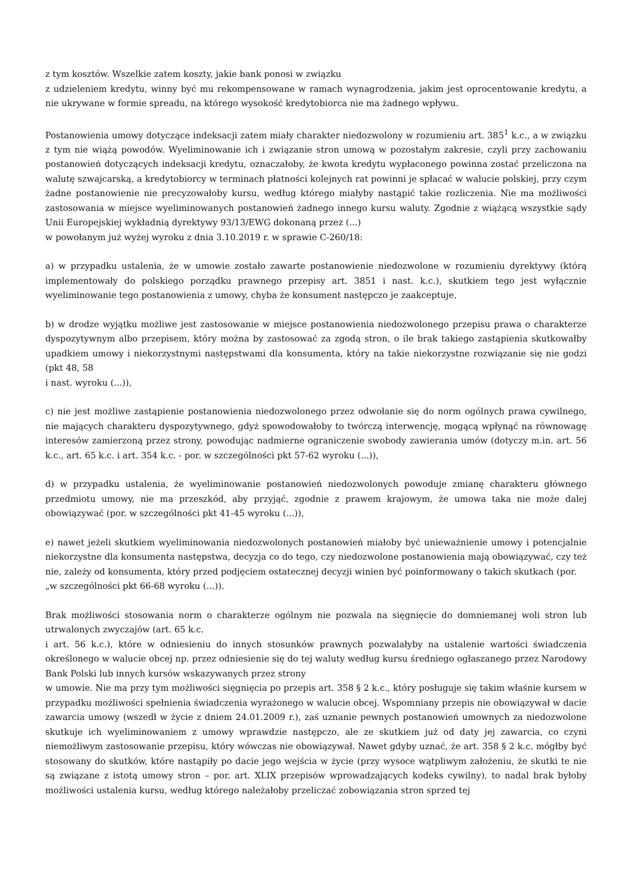z tym kosztów. Wszelkie zatem koszty, jakie bank ponosi w związku
z udzieleniem kredytu, winny być mu rekompensowane w ramach wynagrodzenia, jakim jest oprocentowanie kredytu, a nie ukrywane w formie spreadu, na którego wysokość kredytobiorca nie ma żadnego wpływu.
Postanowienia umowy dotyczące indeksacji zatem miały charakter niedozwolony w rozumieniu art. 385<sup>1</sup> k.c., a w związku z tym nie wiążą powodów. Wyeliminowanie ich i związanie stron umową w pozostałym zakresie, czyli przy zachowaniu postanowień dotyczących indeksacji kredytu, oznaczałoby, że kwota kredytu wypłaconego powinna zostać przeliczona na walutę szwajcarską, a kredytobiorcy w terminach płatności kolejnych rat powinni je spłacać w walucie polskiej, przy czym żadne postanowienie nie precyzowałoby kursu, według którego miałyby nastąpić takie rozliczenia. Nie ma możliwości zastosowania w miejsce wyeliminowanych postanowień żadnego innego kursu waluty. Zgodnie z wiążącą wszystkie sądy Unii Europejskiej wykładnią dyrektywy 93/13/EWG dokonaną przez (...)
w powołanym już wyżej wyroku z dnia 3.10.2019 r. w sprawie C-260/18:
a) w przypadku ustalenia, że w umowie zostało zawarte postanowienie niedozwolone w rozumieniu dyrektywy (którą implementowały do polskiego porządku prawnego przepisy art. 3851 i nast. k.c.), skutkiem tego jest wyłącznie wyeliminowanie tego postanowienia z umowy, chyba że konsument następczo je zaakceptuje,
b) w drodze wyjątku możliwe jest zastosowanie w miejsce postanowienia niedozwolonego przepisu prawa o charakterze dyspozytywnym albo przepisem, który można by zastosować za zgodą stron, o ile brak takiego zastąpienia skutkowałby upadkiem umowy i niekorzystnymi następstwami dla konsumenta, który na takie niekorzystne rozwiązanie się nie godzi (pkt 48, 58
i nast. wyroku (...)),
c) nie jest możliwe zastąpienie postanowienia niedozwolonego przez odwołanie się do norm ogólnych prawa cywilnego, nie mających charakteru dyspozytywnego, gdyż spowodowałoby to twórczą interwencję, mogącą wpłynąć na równowagę interesów zamierzoną przez strony, powodując nadmierne ograniczenie swobody zawierania umów (dotyczy m.in. art. 56 k.c., art. 65 k.c. i art. 354 k.c. - por. w szczególności pkt 57-62 wyroku (...)),
d) w przypadku ustalenia, że wyeliminowanie postanowień niedozwolonych powoduje zmianę charakteru głównego przedmiotu umowy, nie ma przeszkód, aby przyjąć, zgodnie z prawem krajowym, że umowa taka nie może dalej obowiązywać (por. w szczególności pkt 41-45 wyroku (...)),
e) nawet jeżeli skutkiem wyeliminowania niedozwolonych postanowień miałoby być unieważnienie umowy i potencjalnie niekorzystne dla konsumenta następstwa, decyzja co do tego, czy niedozwolone postanowienia mają obowiązywać, czy też nie, zależy od konsumenta, który przed podjęciem ostatecznej decyzji winien być poinformowany o takich skutkach (por.
„w szczególności pkt 66-68 wyroku (...)).
Brak możliwości stosowania norm o charakterze ogólnym nie pozwala na sięgnięcie do domniemanej woli stron lub utrwalonych zwyczajów (art. 65 k.c.
i art. 56 k.c.), które w odniesieniu do innych stosunków prawnych pozwalałyby na ustalenie wartości świadczenia określonego w walucie obcej np. przez odniesienie się do tej waluty według kursu średniego ogłaszanego przez Narodowy Bank Polski lub innych kursów wskazywanych przez strony
w umowie. Nie ma przy tym możliwości sięgnięcia po przepis art. 358 § 2 k.c., który posługuje się takim właśnie kursem w przypadku możliwości spełnienia świadczenia wyrażonego w walucie obcej. Wspomniany przepis nie obowiązywał w dacie zawarcia umowy (wszedł w życie z dniem 24.01.2009 r.), zaś uznanie pewnych postanowień umownych za niedozwolone skutkuje ich wyeliminowaniem z umowy wprawdzie następczo, ale ze skutkiem już od daty jej zawarcia, co czyni niemożliwym zastosowanie przepisu, który wówczas nie obowiązywał. Nawet gdyby uznać, że art. 358 § 2 k.c. mógłby być stosowany do skutków, które nastąpiły po dacie jego wejścia w życie (przy wysoce wątpliwym założeniu, że skutki te nie są związane z istotą umowy stron – por. art. XLIX przepisów wprowadzających kodeks cywilny), to nadal brak byłoby możliwości ustalenia kursu, według którego należałoby przeliczać zobowiązania stron sprzed tej